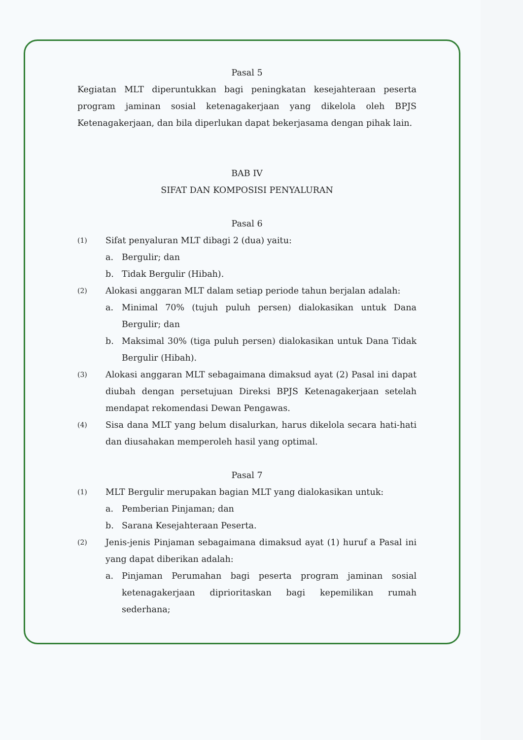Pasal 5
Kegiatan MLT diperuntukkan bagi peningkatan kesejahteraan peserta program jaminan sosial ketenagakerjaan yang dikelola oleh BPJS Ketenagakerjaan, dan bila diperlukan dapat bekerjasama dengan pihak lain.
BAB IV
SIFAT DAN KOMPOSISI PENYALURAN
Pasal 6
(1)
Sifat penyaluran MLT dibagi 2 (dua) yaitu:
a. Bergulir; dan
b. Tidak Bergulir (Hibah).
(2)
Alokasi anggaran MLT dalam setiap periode tahun berjalan adalah:
a. Minimal 70% (tujuh puluh persen) dialokasikan untuk Dana Bergulir; dan
b. Maksimal 30% (tiga puluh persen) dialokasikan untuk Dana Tidak Bergulir (Hibah).
(3)
Alokasi anggaran MLT sebagaimana dimaksud ayat (2) Pasal ini dapat diubah dengan persetujuan Direksi BPJS Ketenagakerjaan setelah mendapat rekomendasi Dewan Pengawas.
(4)
Sisa dana MLT yang belum disalurkan, harus dikelola secara hati-hati dan diusahakan memperoleh hasil yang optimal.
Pasal 7
(1)
MLT Bergulir merupakan bagian MLT yang dialokasikan untuk:
a. Pemberian Pinjaman; dan
b. Sarana Kesejahteraan Peserta.
(2)
Jenis-jenis Pinjaman sebagaimana dimaksud ayat (1) huruf a Pasal ini yang dapat diberikan adalah:
a. Pinjaman Perumahan bagi peserta program jaminan sosial ketenagakerjaan diprioritaskan bagi kepemilikan rumah sederhana;